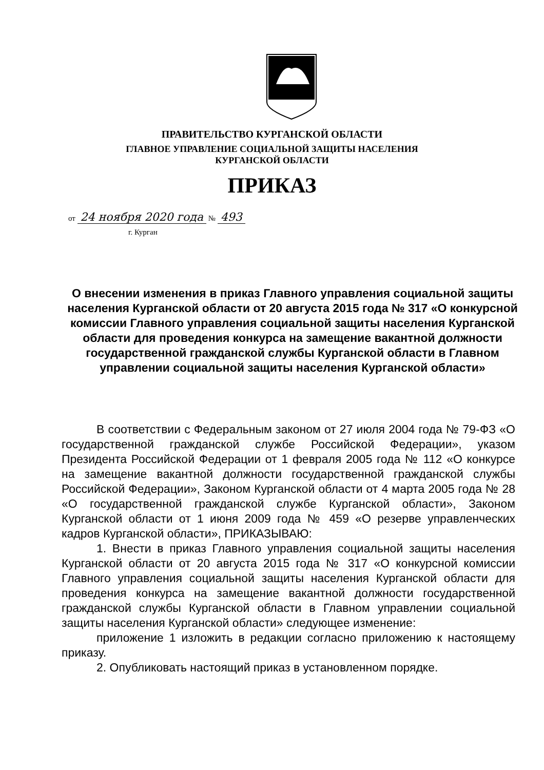ПРАВИТЕЛЬСТВО КУРГАНСКОЙ ОБЛАСТИ
ГЛАВНОЕ УПРАВЛЕНИЕ СОЦИАЛЬНОЙ ЗАЩИТЫ НАСЕЛЕНИЯ
КУРГАНСКОЙ ОБЛАСТИ
ПРИКАЗ
от 24 ноября 2020 года № 493
г. Курган
О внесении изменения в приказ Главного управления социальной защиты населения Курганской области от 20 августа 2015 года № 317 «О конкурсной комиссии Главного управления социальной защиты населения Курганской области для проведения конкурса на замещение вакантной должности государственной гражданской службы Курганской области в Главном управлении социальной защиты населения Курганской области»
В соответствии с Федеральным законом от 27 июля 2004 года № 79-ФЗ «О государственной гражданской службе Российской Федерации», указом Президента Российской Федерации от 1 февраля 2005 года № 112 «О конкурсе на замещение вакантной должности государственной гражданской службы Российской Федерации», Законом Курганской области от 4 марта 2005 года № 28 «О государственной гражданской службе Курганской области», Законом Курганской области от 1 июня 2009 года № 459 «О резерве управленческих кадров Курганской области», ПРИКАЗЫВАЮ:
1. Внести в приказ Главного управления социальной защиты населения Курганской области от 20 августа 2015 года № 317 «О конкурсной комиссии Главного управления социальной защиты населения Курганской области для проведения конкурса на замещение вакантной должности государственной гражданской службы Курганской области в Главном управлении социальной защиты населения Курганской области» следующее изменение:
приложение 1 изложить в редакции согласно приложению к настоящему приказу.
2. Опубликовать настоящий приказ в установленном порядке.